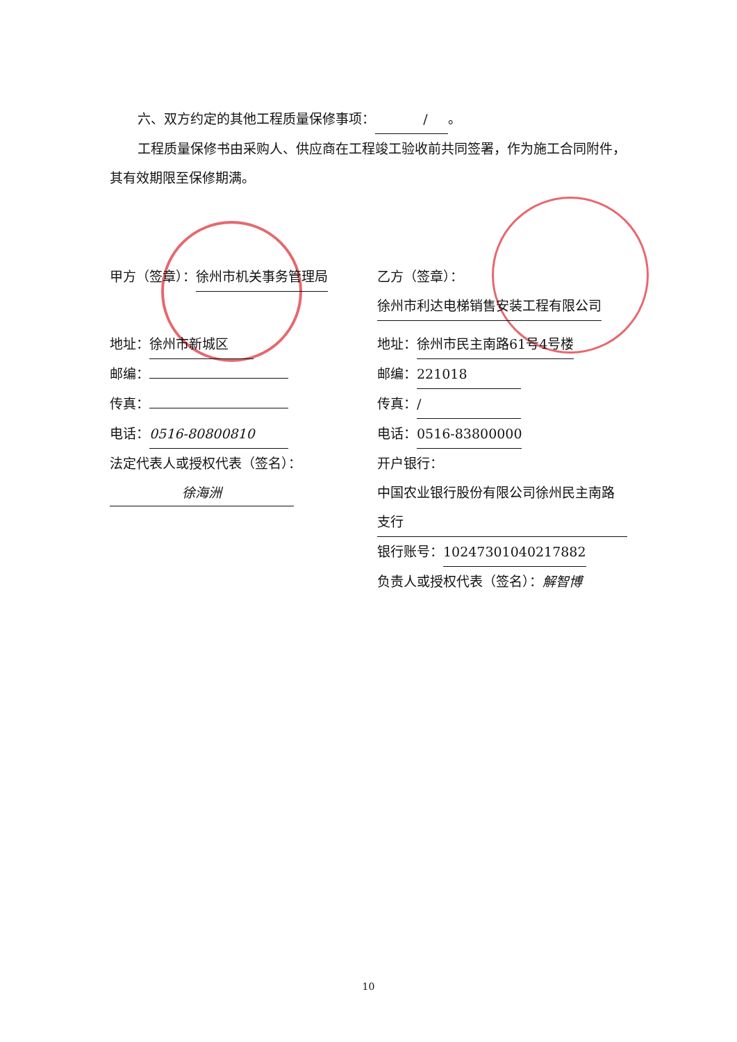六、双方约定的其他工程质量保修事项： / 。
工程质量保修书由采购人、供应商在工程竣工验收前共同签署，作为施工合同附件，其有效期限至保修期满。
甲方（签章）： 徐州市机关事务管理局 乙方（签章）： 徐州市利达电梯销售安装工程有限公司
地址： 徐州市新城区 地址： 徐州市民主南路61号4号楼
邮编： 邮编： 221018
传真： 传真： /
电话： 0516-80800810 电话： 0516-83800000
法定代表人或授权代表（签名）：
徐海洲
开户银行： 中国农业银行股份有限公司徐州民主南路支行
银行账号： 10247301040217882
负责人或授权代表（签名）：解智博
10